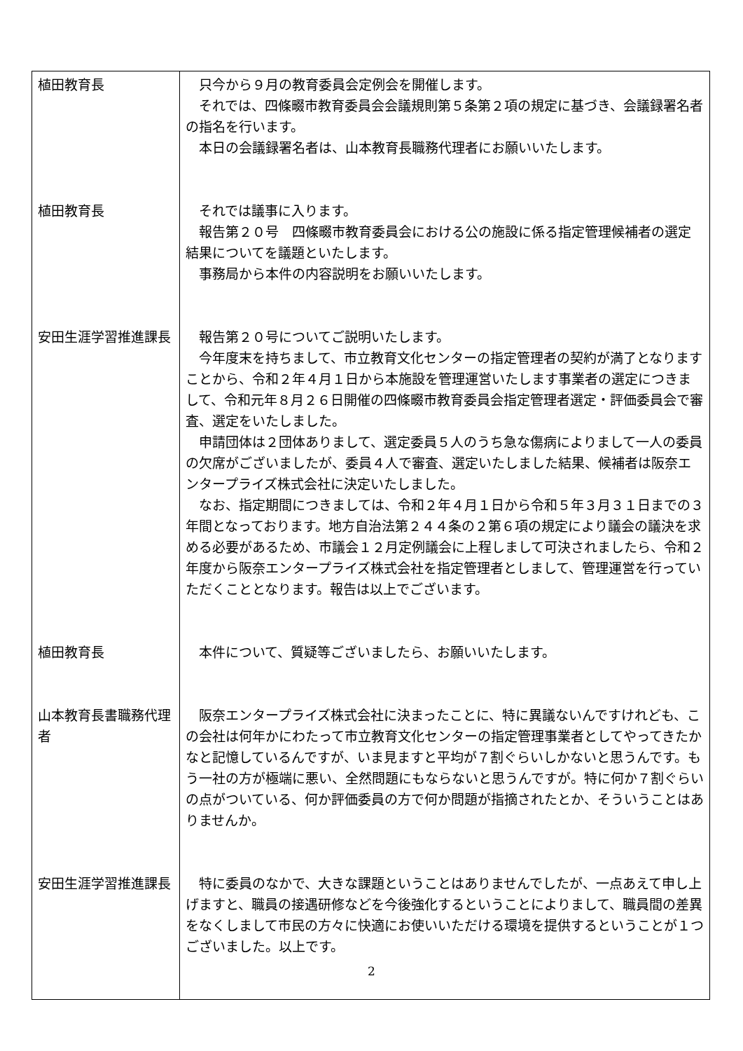| 植田教育長 | 只今から９月の教育委員会定例会を開催します。 それでは、四條畷市教育委員会会議規則第５条第２項の規定に基づき、会議録署名者の指名を行います。 本日の会議録署名者は、山本教育長職務代理者にお願いいたします。 |
| 植田教育長 | それでは議事に入ります。 報告第２０号 四條畷市教育委員会における公の施設に係る指定管理候補者の選定結果についてを議題といたします。 事務局から本件の内容説明をお願いいたします。 |
| 安田生涯学習推進課長 | 報告第２０号についてご説明いたします。 今年度末を持ちまして、市立教育文化センターの指定管理者の契約が満了となりますことから、令和２年４月１日から本施設を管理運営いたします事業者の選定につきまして、令和元年８月２６日開催の四條畷市教育委員会指定管理者選定・評価委員会で審査、選定をいたしました。 申請団体は２団体ありまして、選定委員５人のうち急な傷病によりまして一人の委員の欠席がございましたが、委員４人で審査、選定いたしました結果、候補者は阪奈エンタープライズ株式会社に決定いたしました。 なお、指定期間につきましては、令和２年４月１日から令和５年３月３１日までの３年間となっております。地方自治法第２４４条の２第６項の規定により議会の議決を求める必要があるため、市議会１２月定例議会に上程しまして可決されましたら、令和２年度から阪奈エンタープライズ株式会社を指定管理者としまして、管理運営を行っていただくこととなります。報告は以上でございます。 |
| 植田教育長 | 本件について、質疑等ございましたら、お願いいたします。 |
| 山本教育長書職務代理者 | 阪奈エンタープライズ株式会社に決まったことに、特に異議ないんですけれども、この会社は何年かにわたって市立教育文化センターの指定管理事業者としてやってきたかなと記憶しているんですが、いま見ますと平均が７割ぐらいしかないと思うんです。もう一社の方が極端に悪い、全然問題にもならないと思うんですが。特に何か７割ぐらいの点がついている、何か評価委員の方で何か問題が指摘されたとか、そういうことはありませんか。 |
| 安田生涯学習推進課長 | 特に委員のなかで、大きな課題ということはありませんでしたが、一点あえて申し上げますと、職員の接遇研修などを今後強化するということによりまして、職員間の差異をなくしまして市民の方々に快適にお使いいただける環境を提供するということが１つございました。以上です。 |
2